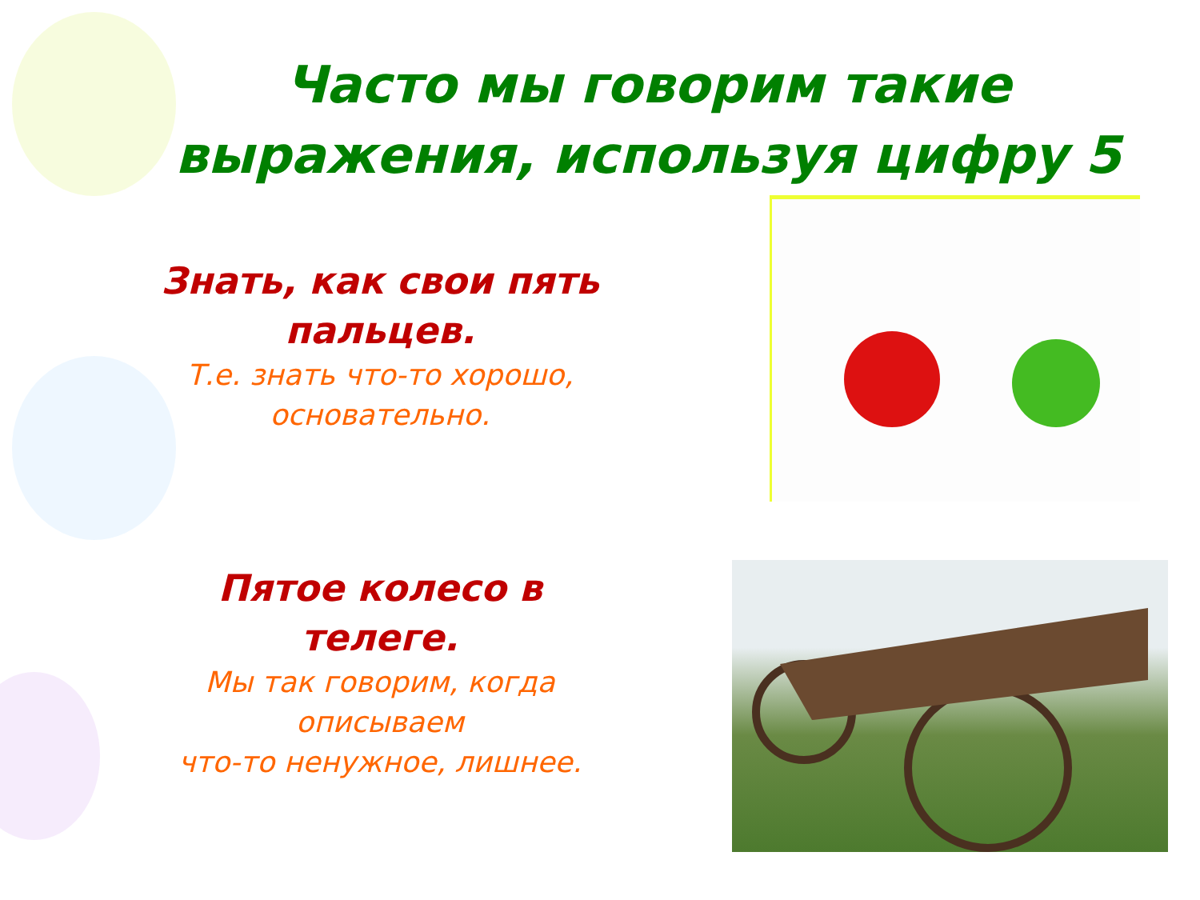Часто мы говорим такие
выражения, используя цифру 5
Знать, как свои пять
пальцев.
Т.е. знать что-то хорошо,
основательно.
Пятое колесо в
телеге.
Мы так говорим, когда
описываем
что-то ненужное, лишнее.